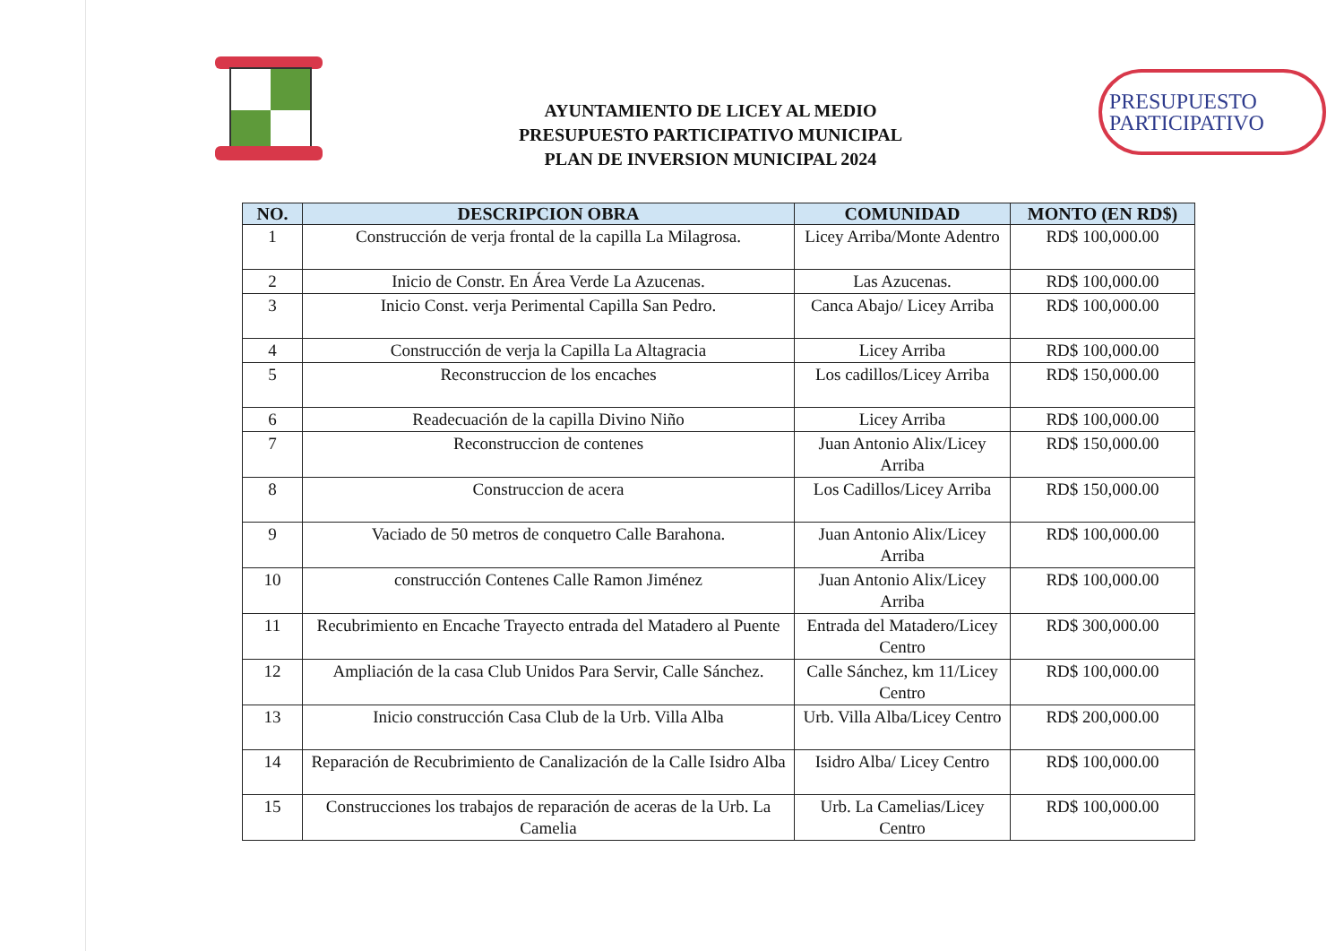AYUNTAMIENTO DE LICEY AL MEDIO
PRESUPUESTO PARTICIPATIVO MUNICIPAL
PLAN DE INVERSION MUNICIPAL 2024
PRESUPUESTO
PARTICIPATIVO
| NO. | DESCRIPCION OBRA | COMUNIDAD | MONTO (EN RD$) |
| --- | --- | --- | --- |
| 1 | Construcción de verja frontal de la capilla La Milagrosa. | Licey Arriba/Monte Adentro | RD$ 100,000.00 |
| 2 | Inicio de Constr. En Área Verde La Azucenas. | Las Azucenas. | RD$ 100,000.00 |
| 3 | Inicio Const. verja Perimental Capilla San Pedro. | Canca Abajo/ Licey Arriba | RD$ 100,000.00 |
| 4 | Construcción de verja la Capilla La Altagracia | Licey Arriba | RD$ 100,000.00 |
| 5 | Reconstruccion de los encaches | Los cadillos/Licey Arriba | RD$ 150,000.00 |
| 6 | Readecuación de la capilla Divino Niño | Licey Arriba | RD$ 100,000.00 |
| 7 | Reconstruccion de contenes | Juan Antonio Alix/Licey Arriba | RD$ 150,000.00 |
| 8 | Construccion de acera | Los Cadillos/Licey Arriba | RD$ 150,000.00 |
| 9 | Vaciado de 50 metros de conquetro Calle Barahona. | Juan Antonio Alix/Licey Arriba | RD$ 100,000.00 |
| 10 | construcción Contenes Calle Ramon Jiménez | Juan Antonio Alix/Licey Arriba | RD$ 100,000.00 |
| 11 | Recubrimiento en Encache Trayecto entrada del Matadero al Puente | Entrada del Matadero/Licey Centro | RD$ 300,000.00 |
| 12 | Ampliación de la casa Club Unidos Para Servir, Calle Sánchez. | Calle Sánchez, km 11/Licey Centro | RD$ 100,000.00 |
| 13 | Inicio construcción Casa Club de la Urb. Villa Alba | Urb. Villa Alba/Licey Centro | RD$ 200,000.00 |
| 14 | Reparación de Recubrimiento de Canalización de la Calle Isidro Alba | Isidro Alba/ Licey Centro | RD$ 100,000.00 |
| 15 | Construcciones los trabajos de reparación de aceras de la Urb. La Camelia | Urb. La Camelias/Licey Centro | RD$ 100,000.00 |